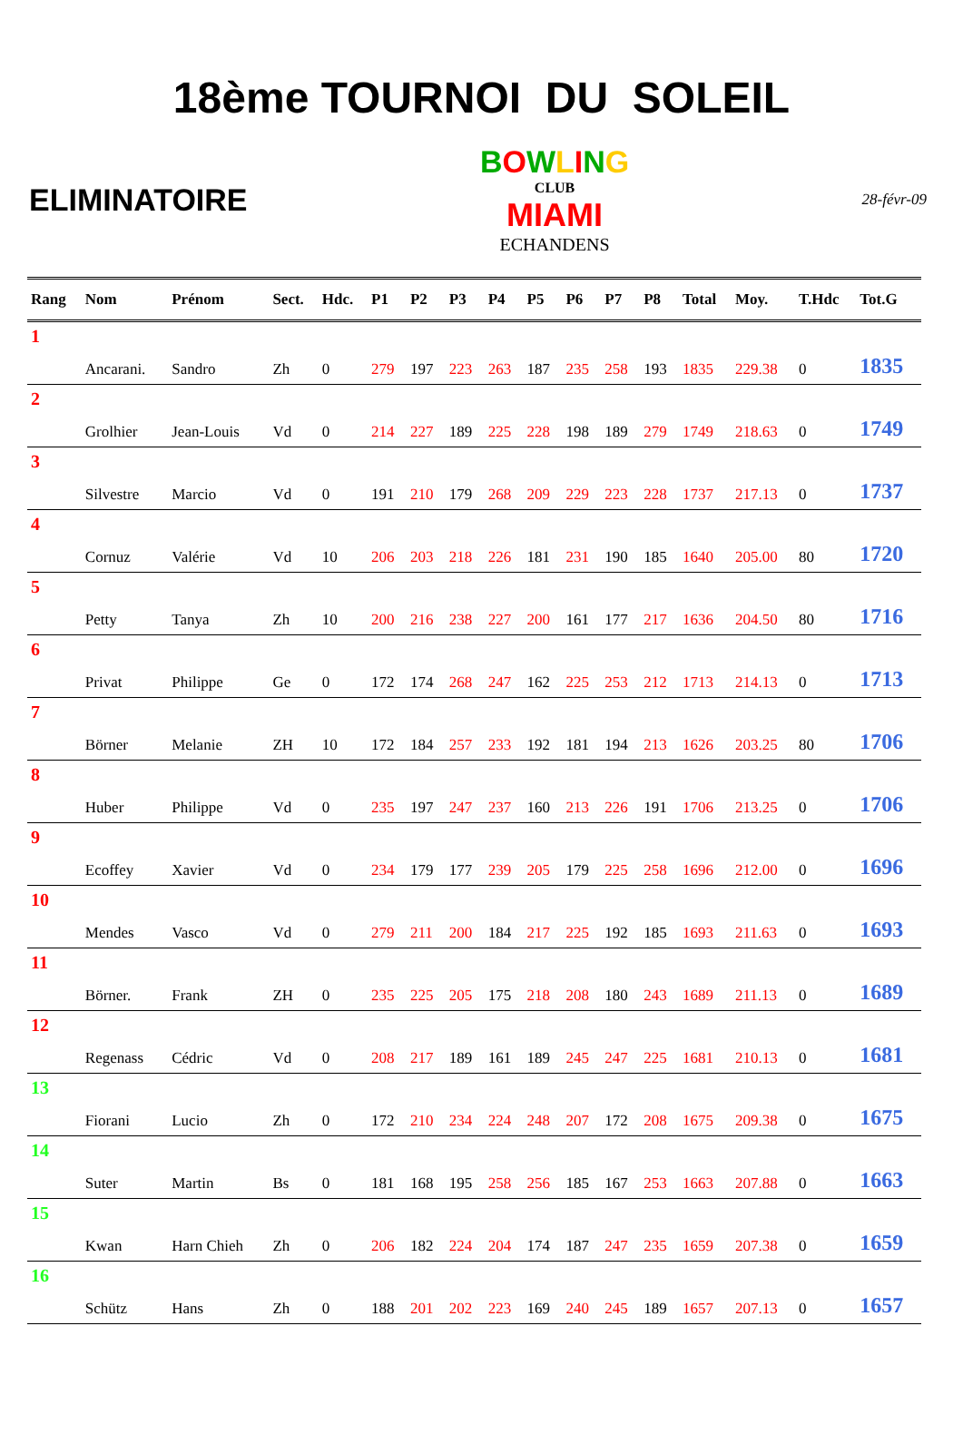18ème TOURNOI DU SOLEIL
ELIMINATOIRE
BOWLING
CLUB
MIAMI
ECHANDENS
28-févr-09
| Rang | Nom | Prénom | Sect. | Hdc. | P1 | P2 | P3 | P4 | P5 | P6 | P7 | P8 | Total | Moy. | T.Hdc | Tot.G |
| --- | --- | --- | --- | --- | --- | --- | --- | --- | --- | --- | --- | --- | --- | --- | --- | --- |
| 1 | | | | | | | | | | | | | | | | |
| | Ancarani. | Sandro | Zh | 0 | 279 | 197 | 223 | 263 | 187 | 235 | 258 | 193 | 1835 | 229.38 | 0 | 1835 |
| 2 | | | | | | | | | | | | | | | | |
| | Grolhier | Jean-Louis | Vd | 0 | 214 | 227 | 189 | 225 | 228 | 198 | 189 | 279 | 1749 | 218.63 | 0 | 1749 |
| 3 | | | | | | | | | | | | | | | | |
| | Silvestre | Marcio | Vd | 0 | 191 | 210 | 179 | 268 | 209 | 229 | 223 | 228 | 1737 | 217.13 | 0 | 1737 |
| 4 | | | | | | | | | | | | | | | | |
| | Cornuz | Valérie | Vd | 10 | 206 | 203 | 218 | 226 | 181 | 231 | 190 | 185 | 1640 | 205.00 | 80 | 1720 |
| 5 | | | | | | | | | | | | | | | | |
| | Petty | Tanya | Zh | 10 | 200 | 216 | 238 | 227 | 200 | 161 | 177 | 217 | 1636 | 204.50 | 80 | 1716 |
| 6 | | | | | | | | | | | | | | | | |
| | Privat | Philippe | Ge | 0 | 172 | 174 | 268 | 247 | 162 | 225 | 253 | 212 | 1713 | 214.13 | 0 | 1713 |
| 7 | | | | | | | | | | | | | | | | |
| | Börner | Melanie | ZH | 10 | 172 | 184 | 257 | 233 | 192 | 181 | 194 | 213 | 1626 | 203.25 | 80 | 1706 |
| 8 | | | | | | | | | | | | | | | | |
| | Huber | Philippe | Vd | 0 | 235 | 197 | 247 | 237 | 160 | 213 | 226 | 191 | 1706 | 213.25 | 0 | 1706 |
| 9 | | | | | | | | | | | | | | | | |
| | Ecoffey | Xavier | Vd | 0 | 234 | 179 | 177 | 239 | 205 | 179 | 225 | 258 | 1696 | 212.00 | 0 | 1696 |
| 10 | | | | | | | | | | | | | | | | |
| | Mendes | Vasco | Vd | 0 | 279 | 211 | 200 | 184 | 217 | 225 | 192 | 185 | 1693 | 211.63 | 0 | 1693 |
| 11 | | | | | | | | | | | | | | | | |
| | Börner. | Frank | ZH | 0 | 235 | 225 | 205 | 175 | 218 | 208 | 180 | 243 | 1689 | 211.13 | 0 | 1689 |
| 12 | | | | | | | | | | | | | | | | |
| | Regenass | Cédric | Vd | 0 | 208 | 217 | 189 | 161 | 189 | 245 | 247 | 225 | 1681 | 210.13 | 0 | 1681 |
| 13 | | | | | | | | | | | | | | | | |
| | Fiorani | Lucio | Zh | 0 | 172 | 210 | 234 | 224 | 248 | 207 | 172 | 208 | 1675 | 209.38 | 0 | 1675 |
| 14 | | | | | | | | | | | | | | | | |
| | Suter | Martin | Bs | 0 | 181 | 168 | 195 | 258 | 256 | 185 | 167 | 253 | 1663 | 207.88 | 0 | 1663 |
| 15 | | | | | | | | | | | | | | | | |
| | Kwan | Harn Chieh | Zh | 0 | 206 | 182 | 224 | 204 | 174 | 187 | 247 | 235 | 1659 | 207.38 | 0 | 1659 |
| 16 | | | | | | | | | | | | | | | | |
| | Schütz | Hans | Zh | 0 | 188 | 201 | 202 | 223 | 169 | 240 | 245 | 189 | 1657 | 207.13 | 0 | 1657 |